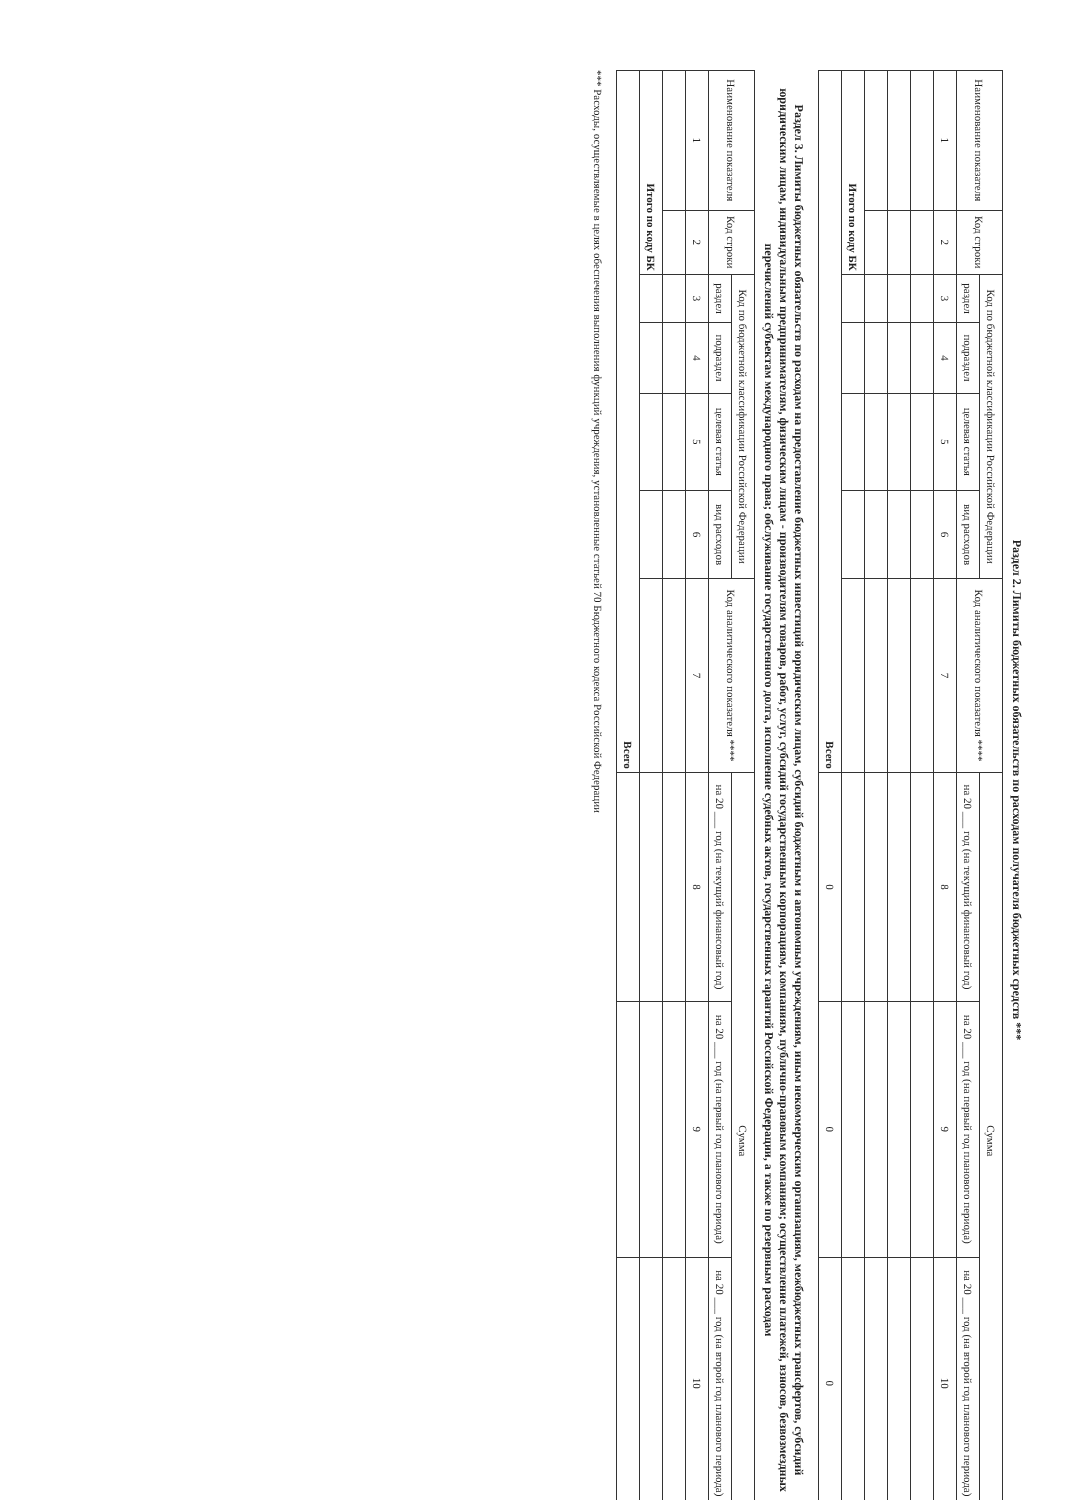Раздел 2. Лимиты бюджетных обязательств по расходам получателя бюджетных средств ***
| Наименование показателя | Код строки | Код по бюджетной классификации Российской Федерации | | | | Код аналитического показателя **** | Сумма | | |
| --- | --- | --- | --- | --- | --- | --- | --- | --- | --- |
| | | раздел | подраздел | целевая статья | вид расходов | | на 20 ___ год (на текущий финансовый год) | на 20 ___ год (на первый год планового периода) | на 20 ___ год (на второй год планового периода) |
| 1 | 2 | 3 | 4 | 5 | 6 | 7 | 8 | 9 | 10 |
| Итого по коду БК | | | | | | | | | |
| Всего | | | | | | | 0 | 0 | 0 |
Раздел 3. Лимиты бюджетных обязательств по расходам на предоставление бюджетных инвестиций юридическим лицам, субсидий бюджетным и автономным учреждениям, иным некоммерческим организациям, межбюджетных трансфертов, субсидий юридическим лицам, индивидуальным предпринимателям, физическим лицам - производителям товаров, работ, услуг, субсидий государственным корпорациям, компаниям, публично-правовым компаниям; осуществление платежей, взносов, безвозмездных перечислений субъектам международного права; обслуживание государственного долга, исполнение судебных актов, государственных гарантий Российской Федерации, а также по резервным расходам
| Наименование показателя | Код строки | Код по бюджетной классификации Российской Федерации | | | | Код аналитического показателя **** | Сумма | | |
| --- | --- | --- | --- | --- | --- | --- | --- | --- | --- |
| | | раздел | подраздел | целевая статья | вид расходов | | на 20 ___ год (на текущий финансовый год) | на 20 ___ год (на первый год планового периода) | на 20 ___ год (на второй год планового периода) |
| 1 | 2 | 3 | 4 | 5 | 6 | 7 | 8 | 9 | 10 |
| Итого по коду БК | | | | | | | | | |
| Всего | | | | | | | | | |
*** Расходы, осуществляемые в целях обеспечения выполнения функций учреждения, установленные статьей 70 Бюджетного кодекса Российской Федерации